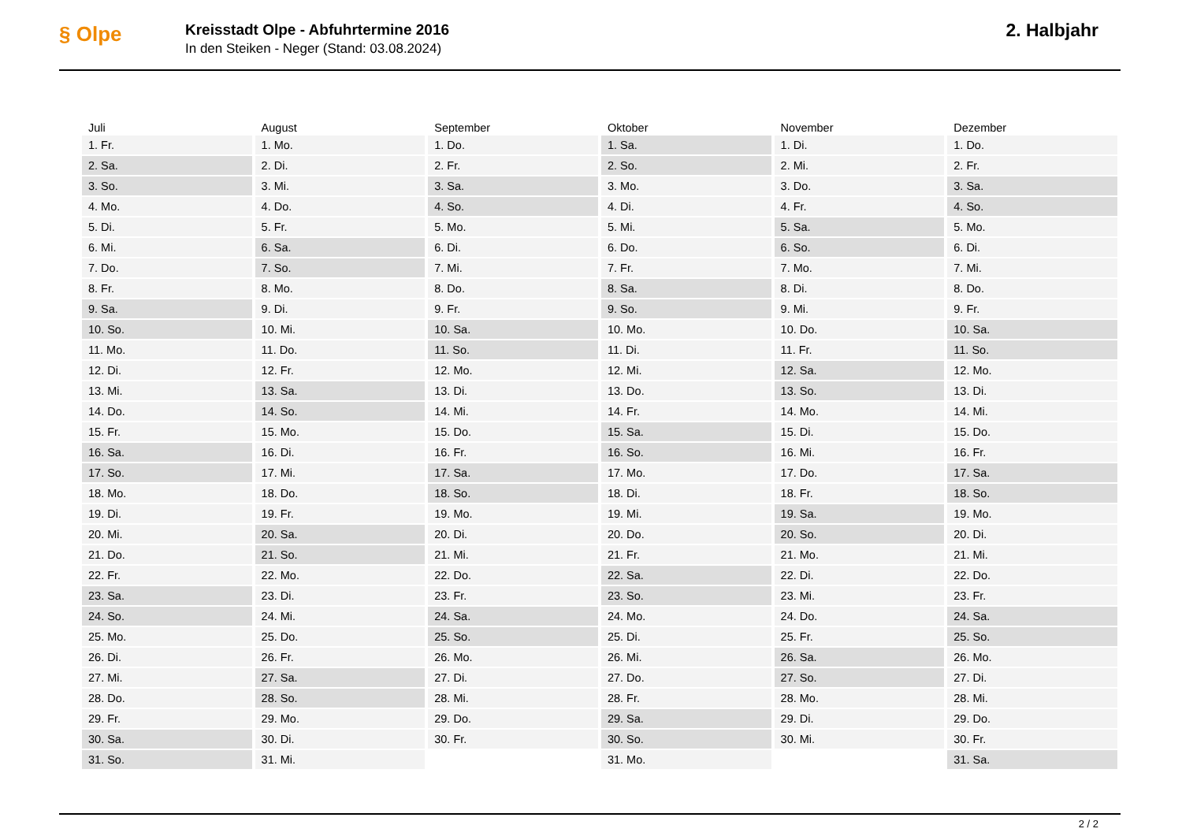§ Olpe
Kreisstadt Olpe - Abfuhrtermine 2016
In den Steiken - Neger (Stand: 03.08.2024)
2. Halbjahr
| Juli | August | September | Oktober | November | Dezember |
| --- | --- | --- | --- | --- | --- |
| 1. Fr. | 1. Mo. | 1. Do. | 1. Sa. | 1. Di. | 1. Do. |
| 2. Sa. | 2. Di. | 2. Fr. | 2. So. | 2. Mi. | 2. Fr. |
| 3. So. | 3. Mi. | 3. Sa. | 3. Mo. | 3. Do. | 3. Sa. |
| 4. Mo. | 4. Do. | 4. So. | 4. Di. | 4. Fr. | 4. So. |
| 5. Di. | 5. Fr. | 5. Mo. | 5. Mi. | 5. Sa. | 5. Mo. |
| 6. Mi. | 6. Sa. | 6. Di. | 6. Do. | 6. So. | 6. Di. |
| 7. Do. | 7. So. | 7. Mi. | 7. Fr. | 7. Mo. | 7. Mi. |
| 8. Fr. | 8. Mo. | 8. Do. | 8. Sa. | 8. Di. | 8. Do. |
| 9. Sa. | 9. Di. | 9. Fr. | 9. So. | 9. Mi. | 9. Fr. |
| 10. So. | 10. Mi. | 10. Sa. | 10. Mo. | 10. Do. | 10. Sa. |
| 11. Mo. | 11. Do. | 11. So. | 11. Di. | 11. Fr. | 11. So. |
| 12. Di. | 12. Fr. | 12. Mo. | 12. Mi. | 12. Sa. | 12. Mo. |
| 13. Mi. | 13. Sa. | 13. Di. | 13. Do. | 13. So. | 13. Di. |
| 14. Do. | 14. So. | 14. Mi. | 14. Fr. | 14. Mo. | 14. Mi. |
| 15. Fr. | 15. Mo. | 15. Do. | 15. Sa. | 15. Di. | 15. Do. |
| 16. Sa. | 16. Di. | 16. Fr. | 16. So. | 16. Mi. | 16. Fr. |
| 17. So. | 17. Mi. | 17. Sa. | 17. Mo. | 17. Do. | 17. Sa. |
| 18. Mo. | 18. Do. | 18. So. | 18. Di. | 18. Fr. | 18. So. |
| 19. Di. | 19. Fr. | 19. Mo. | 19. Mi. | 19. Sa. | 19. Mo. |
| 20. Mi. | 20. Sa. | 20. Di. | 20. Do. | 20. So. | 20. Di. |
| 21. Do. | 21. So. | 21. Mi. | 21. Fr. | 21. Mo. | 21. Mi. |
| 22. Fr. | 22. Mo. | 22. Do. | 22. Sa. | 22. Di. | 22. Do. |
| 23. Sa. | 23. Di. | 23. Fr. | 23. So. | 23. Mi. | 23. Fr. |
| 24. So. | 24. Mi. | 24. Sa. | 24. Mo. | 24. Do. | 24. Sa. |
| 25. Mo. | 25. Do. | 25. So. | 25. Di. | 25. Fr. | 25. So. |
| 26. Di. | 26. Fr. | 26. Mo. | 26. Mi. | 26. Sa. | 26. Mo. |
| 27. Mi. | 27. Sa. | 27. Di. | 27. Do. | 27. So. | 27. Di. |
| 28. Do. | 28. So. | 28. Mi. | 28. Fr. | 28. Mo. | 28. Mi. |
| 29. Fr. | 29. Mo. | 29. Do. | 29. Sa. | 29. Di. | 29. Do. |
| 30. Sa. | 30. Di. | 30. Fr. | 30. So. | 30. Mi. | 30. Fr. |
| 31. So. | 31. Mi. | | 31. Mo. | | 31. Sa. |
2 / 2